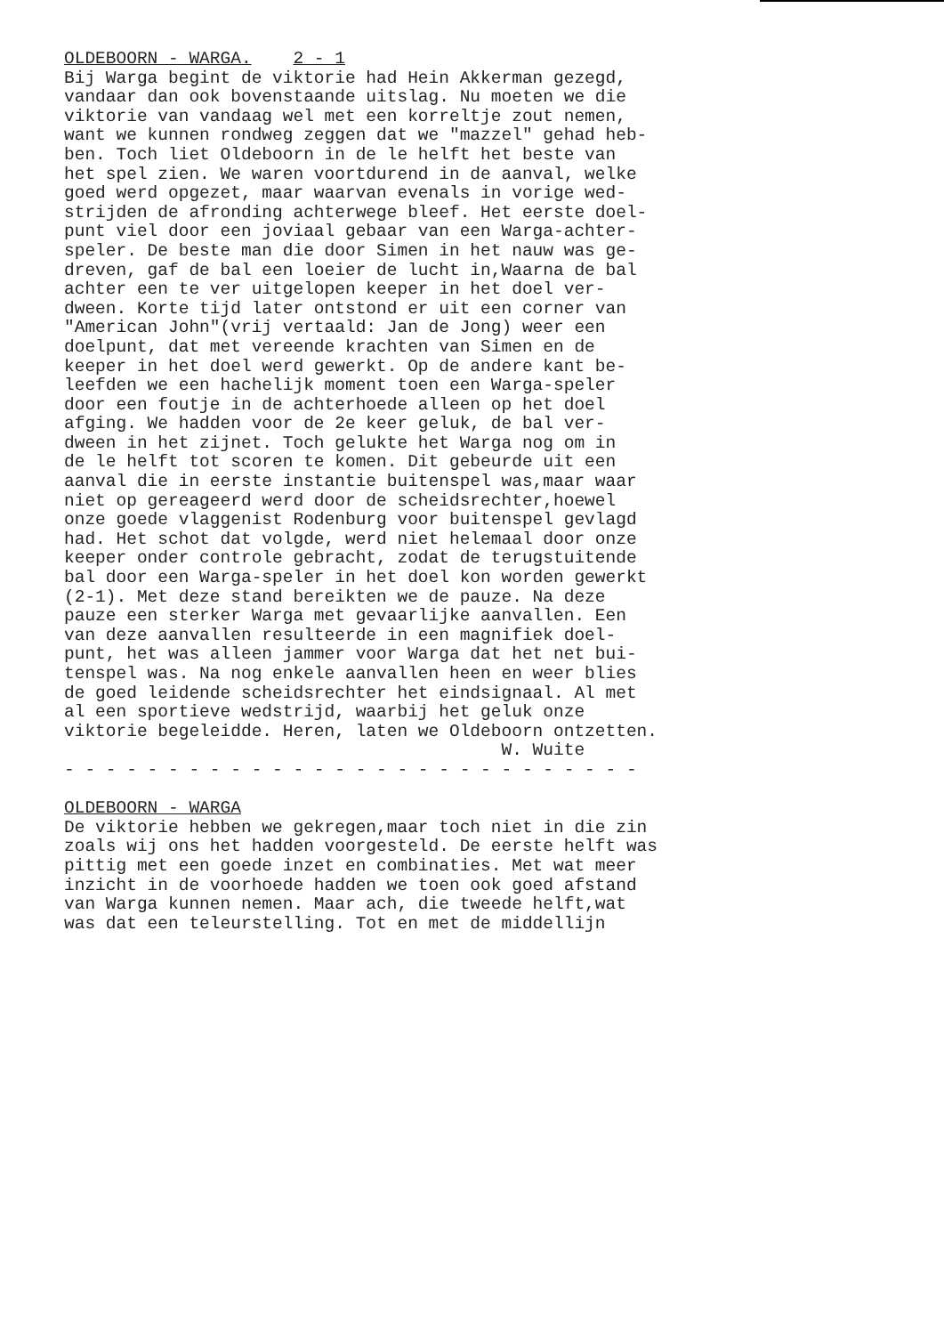OLDEBOORN - WARGA. 2 - 1
Bij Warga begint de viktorie had Hein Akkerman gezegd, vandaar dan ook bovenstaande uitslag. Nu moeten we die viktorie van vandaag wel met een korreltje zout nemen, want we kunnen rondweg zeggen dat we "mazzel" gehad heb- ben. Toch liet Oldeboorn in de le helft het beste van het spel zien. We waren voortdurend in de aanval, welke goed werd opgezet, maar waarvan evenals in vorige wed- strijden de afronding achterwege bleef. Het eerste doel- punt viel door een joviaal gebaar van een Warga-achter- speler. De beste man die door Simen in het nauw was ge- dreven, gaf de bal een loeier de lucht in,Waarna de bal achter een te ver uitgelopen keeper in het doel ver- dween. Korte tijd later ontstond er uit een corner van "American John"(vrij vertaald: Jan de Jong) weer een doelpunt, dat met vereende krachten van Simen en de keeper in het doel werd gewerkt. Op de andere kant be- leefden we een hachelijk moment toen een Warga-speler door een foutje in de achterhoede alleen op het doel afging. We hadden voor de 2e keer geluk, de bal ver- dween in het zijnet. Toch gelukte het Warga nog om in de le helft tot scoren te komen. Dit gebeurde uit een aanval die in eerste instantie buitenspel was,maar waar niet op gereageerd werd door de scheidsrechter,hoewel onze goede vlaggenist Rodenburg voor buitenspel gevlagd had. Het schot dat volgde, werd niet helemaal door onze keeper onder controle gebracht, zodat de terugstuitende bal door een Warga-speler in het doel kon worden gewerkt (2-1). Met deze stand bereikten we de pauze. Na deze pauze een sterker Warga met gevaarlijke aanvallen. Een van deze aanvallen resulteerde in een magnifiek doel- punt, het was alleen jammer voor Warga dat het net bui- tenspel was. Na nog enkele aanvallen heen en weer blies de goed leidende scheidsrechter het eindsignaal. Al met al een sportieve wedstrijd, waarbij het geluk onze viktorie begeleidde. Heren, laten we Oldeboorn ontzetten. W. Wuite - - - - - - - - - - - - - - - - - - - - - - - - - - - -
OLDEBOORN - WARGA
De viktorie hebben we gekregen,maar toch niet in die zin zoals wij ons het hadden voorgesteld. De eerste helft was pittig met een goede inzet en combinaties. Met wat meer inzicht in de voorhoede hadden we toen ook goed afstand van Warga kunnen nemen. Maar ach, die tweede helft,wat was dat een teleurstelling. Tot en met de middellijn